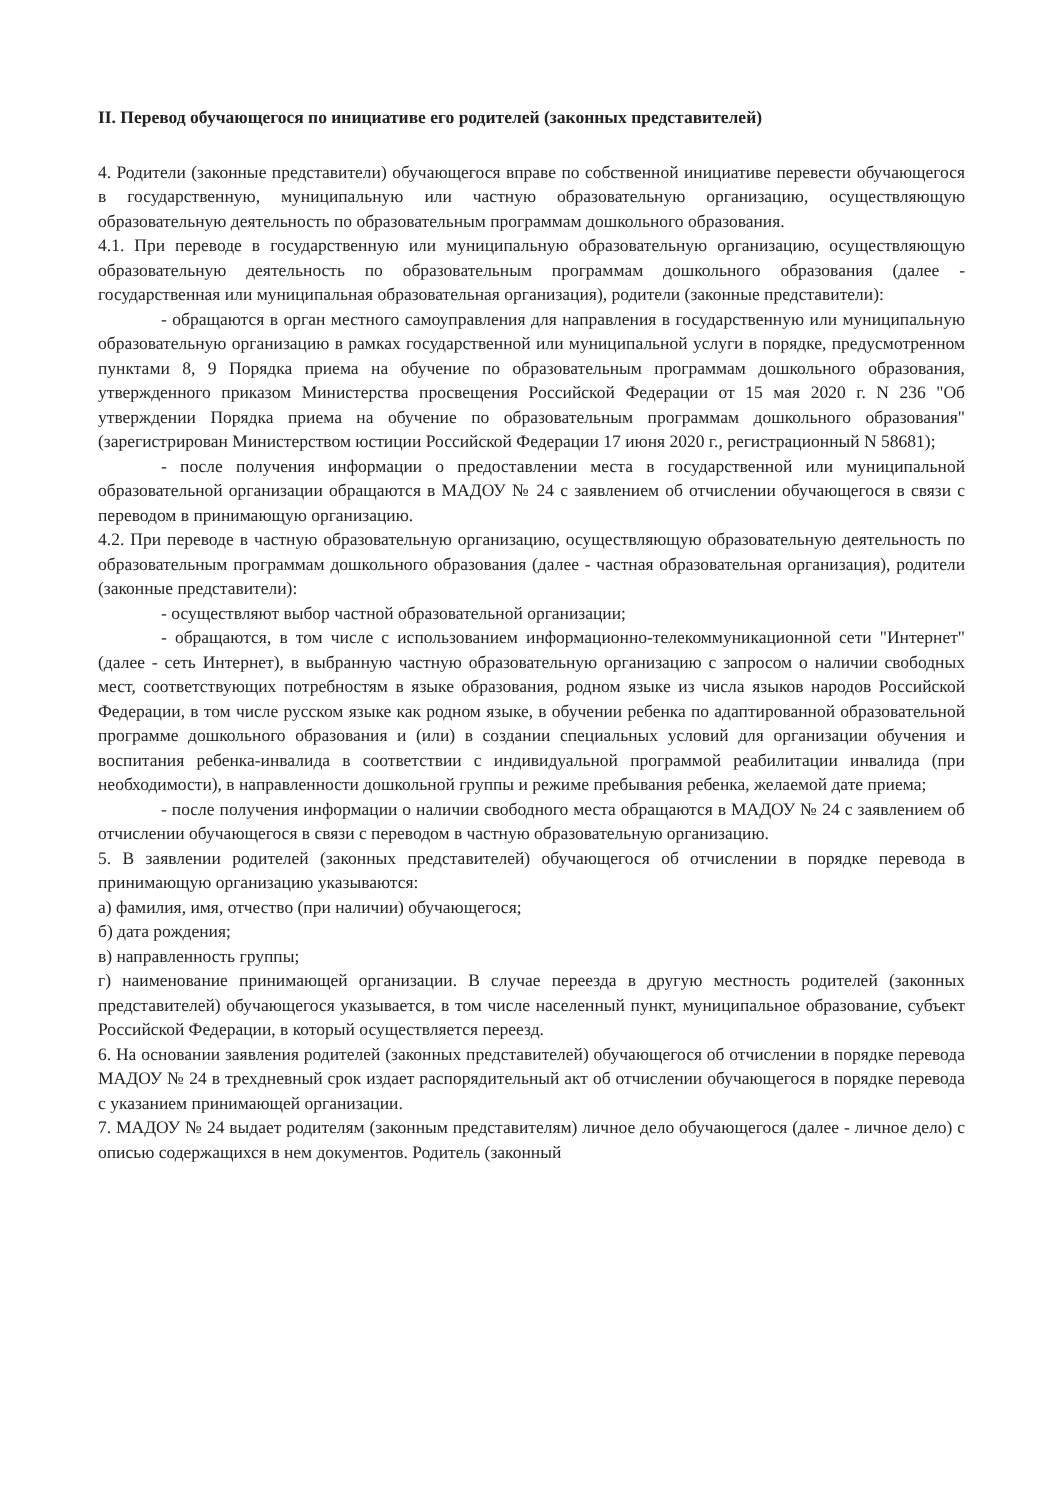II. Перевод обучающегося по инициативе его родителей (законных представителей)
4. Родители (законные представители) обучающегося вправе по собственной инициативе перевести обучающегося в государственную, муниципальную или частную образовательную организацию, осуществляющую образовательную деятельность по образовательным программам дошкольного образования.
4.1. При переводе в государственную или муниципальную образовательную организацию, осуществляющую образовательную деятельность по образовательным программам дошкольного образования (далее - государственная или муниципальная образовательная организация), родители (законные представители):
- обращаются в орган местного самоуправления для направления в государственную или муниципальную образовательную организацию в рамках государственной или муниципальной услуги в порядке, предусмотренном пунктами 8, 9 Порядка приема на обучение по образовательным программам дошкольного образования, утвержденного приказом Министерства просвещения Российской Федерации от 15 мая 2020 г. N 236 "Об утверждении Порядка приема на обучение по образовательным программам дошкольного образования" (зарегистрирован Министерством юстиции Российской Федерации 17 июня 2020 г., регистрационный N 58681);
- после получения информации о предоставлении места в государственной или муниципальной образовательной организации обращаются в МАДОУ № 24 с заявлением об отчислении обучающегося в связи с переводом в принимающую организацию.
4.2. При переводе в частную образовательную организацию, осуществляющую образовательную деятельность по образовательным программам дошкольного образования (далее - частная образовательная организация), родители (законные представители):
- осуществляют выбор частной образовательной организации;
- обращаются, в том числе с использованием информационно-телекоммуникационной сети "Интернет" (далее - сеть Интернет), в выбранную частную образовательную организацию с запросом о наличии свободных мест, соответствующих потребностям в языке образования, родном языке из числа языков народов Российской Федерации, в том числе русском языке как родном языке, в обучении ребенка по адаптированной образовательной программе дошкольного образования и (или) в создании специальных условий для организации обучения и воспитания ребенка-инвалида в соответствии с индивидуальной программой реабилитации инвалида (при необходимости), в направленности дошкольной группы и режиме пребывания ребенка, желаемой дате приема;
- после получения информации о наличии свободного места обращаются в МАДОУ № 24 с заявлением об отчислении обучающегося в связи с переводом в частную образовательную организацию.
5. В заявлении родителей (законных представителей) обучающегося об отчислении в порядке перевода в принимающую организацию указываются:
а) фамилия, имя, отчество (при наличии) обучающегося;
б) дата рождения;
в) направленность группы;
г) наименование принимающей организации. В случае переезда в другую местность родителей (законных представителей) обучающегося указывается, в том числе населенный пункт, муниципальное образование, субъект Российской Федерации, в который осуществляется переезд.
6. На основании заявления родителей (законных представителей) обучающегося об отчислении в порядке перевода МАДОУ № 24 в трехдневный срок издает распорядительный акт об отчислении обучающегося в порядке перевода с указанием принимающей организации.
7. МАДОУ № 24 выдает родителям (законным представителям) личное дело обучающегося (далее - личное дело) с описью содержащихся в нем документов. Родитель (законный